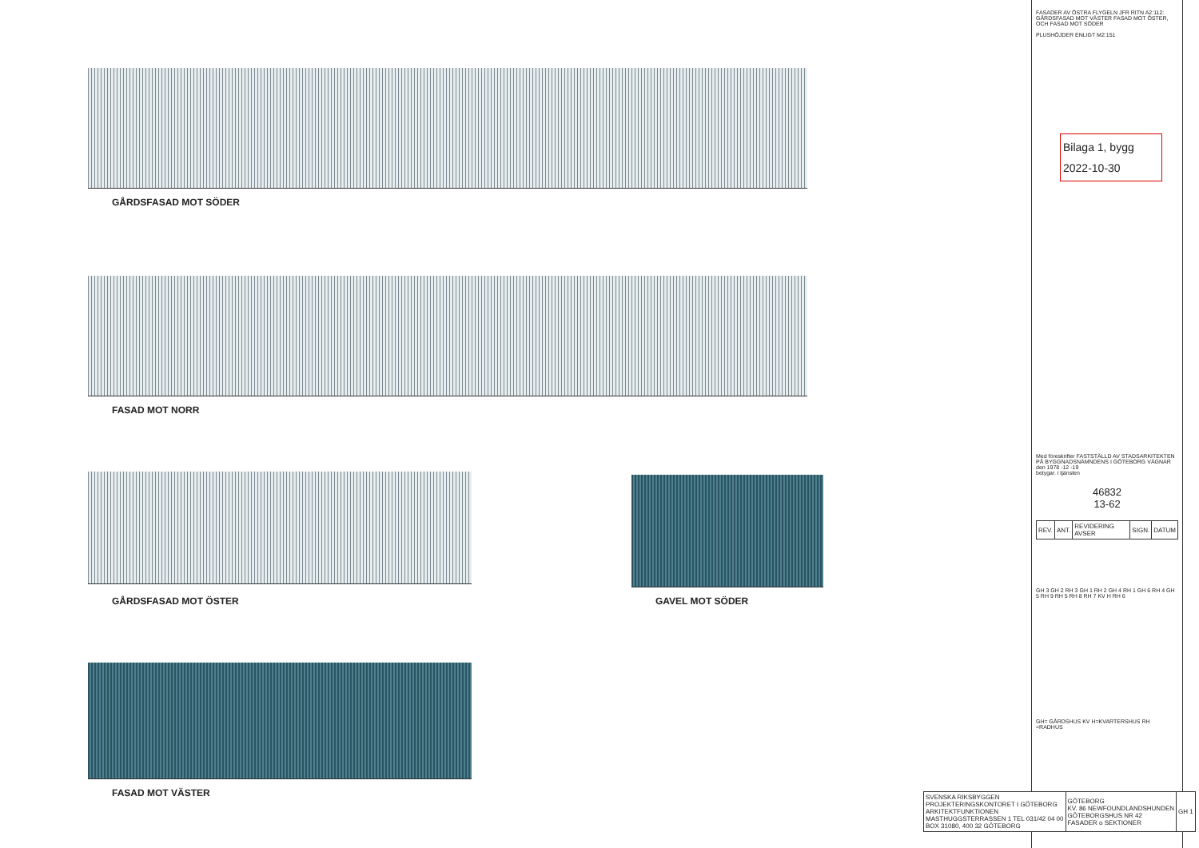GÅRDSFASAD MOT SÖDER
FASAD MOT NORR
GÅRDSFASAD MOT ÖSTER
GAVEL MOT SÖDER
FASAD MOT VÄSTER
FASADER AV ÖSTRA FLYGELN JFR RITN A2:112: GÅRDSFASAD MOT VÄSTER FASAD MOT ÖSTER, OCH FASAD MOT SÖDER
PLUSHÖJDER ENLIGT M2:151
Bilaga 1, bygg
2022-10-30
Med föreskrifter FASTSTÄLLD AV STADSARKITEKTEN PÅ BYGGNADSNÄMNDENS I GÖTEBORG VÄGNAR
den 1978 -12 -19
betygar. i tjänsten
46832
13-62
| REV. | ANT. | REVIDERING AVSER | SIGN. | DATUM |
GH 3 GH 2 RH 3 GH 1 RH 2 GH 4 RH 1 GH 6 RH 4 GH 5 RH 9 RH 5 RH 8 RH 7 KV H RH 6
GH= GÅRDSHUS KV H=KVARTERSHUS RH =RADHUS
| SVENSKA RIKSBYGGEN PROJEKTERINGSKONTORET I GÖTEBORG ARKITEKTFUNKTIONEN MASTHUGGSTERRASSEN 1 TEL 031/42 04 00 BOX 31080, 400 32 GÖTEBORG | GÖTEBORG KV. 86 NEWFOUNDLANDSHUNDEN GÖTEBORGSHUS NR 42 FASADER o SEKTIONER | GH 1 |